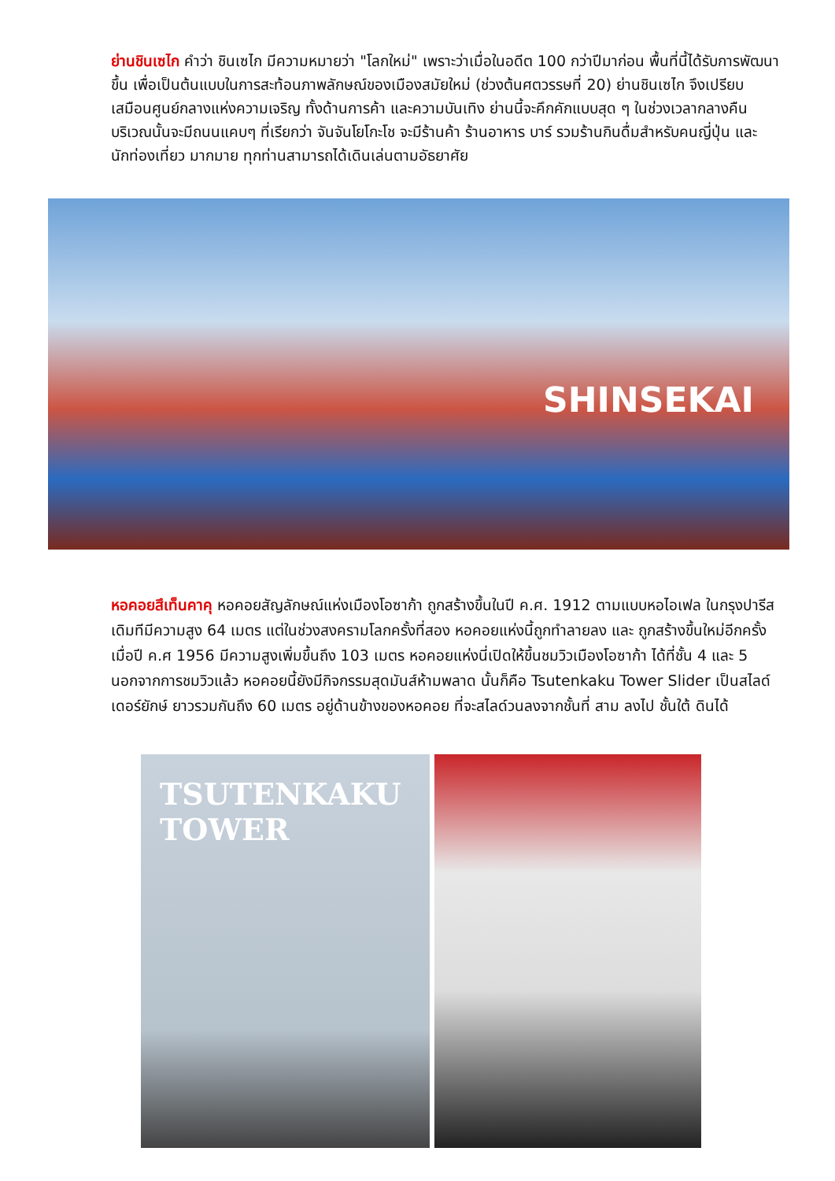ย่านชินเซไก คำว่า ชินเซไก มีความหมายว่า "โลกใหม่" เพราะว่าเมื่อในอดีต 100 กว่าปีมาก่อน พื้นที่นี้ได้รับการพัฒนาขึ้น เพื่อเป็นต้นแบบในการสะท้อนภาพลักษณ์ของเมืองสมัยใหม่ (ช่วงต้นศตวรรษที่ 20) ย่านชินเซไก จึงเปรียบเสมือนศูนย์กลางแห่งความเจริญ ทั้งด้านการค้า และความบันเทิง ย่านนี้จะคึกคักแบบสุด ๆ ในช่วงเวลากลางคืน บริเวณนั้นจะมีถนนแคบๆ ที่เรียกว่า จันจันโยโกะโช จะมีร้านค้า ร้านอาหาร บาร์ รวมร้านกินดื่มสำหรับคนญี่ปุ่น และ นักท่องเที่ยว มากมาย ทุกท่านสามารถได้เดินเล่นตามอัธยาศัย
SHINSEKAI
หอคอยสึเท็นคาคุ หอคอยสัญลักษณ์แห่งเมืองโอซาก้า ถูกสร้างขึ้นในปี ค.ศ. 1912 ตามแบบหอไอเฟล ในกรุงปารีส เดิมทีมีความสูง 64 เมตร แต่ในช่วงสงครามโลกครั้งที่สอง หอคอยแห่งนี้ถูกทำลายลง และ ถูกสร้างขึ้นใหม่อีกครั้งเมื่อปี ค.ศ 1956 มีความสูงเพิ่มขึ้นถึง 103 เมตร หอคอยแห่งนี่เปิดให้ขึ้นชมวิวเมืองโอซาก้า ได้ที่ชั้น 4 และ 5 นอกจากการชมวิวแล้ว หอคอยนี้ยังมีกิจกรรมสุดมันส์ห้ามพลาด นั้นก็คือ Tsutenkaku Tower Slider เป็นสไลด์เดอร์ยักษ์ ยาวรวมกันถึง 60 เมตร อยู่ด้านข้างของหอคอย ที่จะสไลด์วนลงจากชั้นที่ สาม ลงไป ชั้นใต้ ดินได้
TSUTENKAKU
TOWER